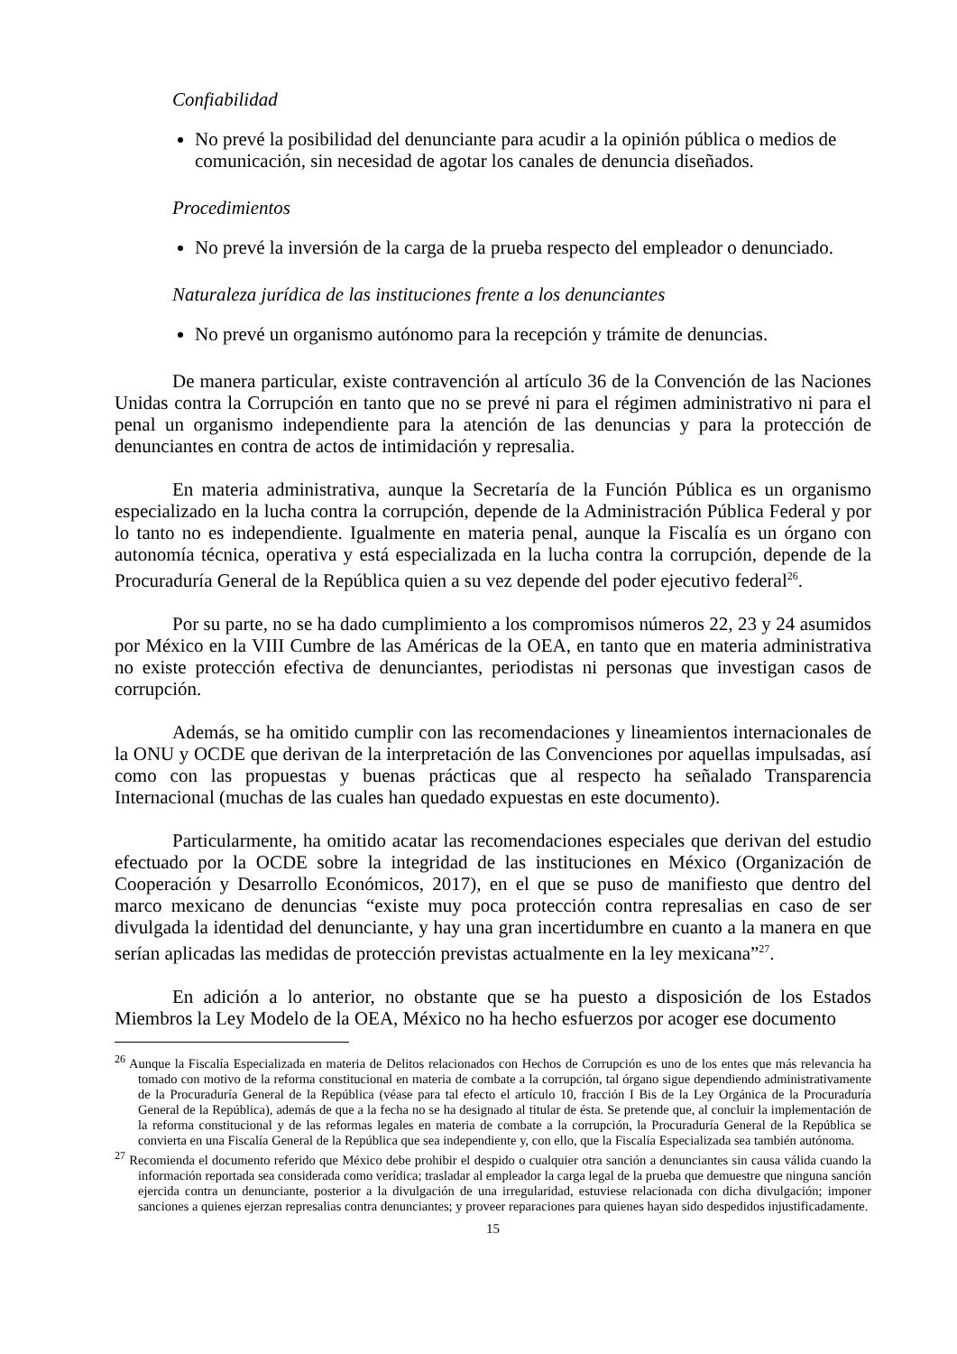Confiabilidad
No prevé la posibilidad del denunciante para acudir a la opinión pública o medios de comunicación, sin necesidad de agotar los canales de denuncia diseñados.
Procedimientos
No prevé la inversión de la carga de la prueba respecto del empleador o denunciado.
Naturaleza jurídica de las instituciones frente a los denunciantes
No prevé un organismo autónomo para la recepción y trámite de denuncias.
De manera particular, existe contravención al artículo 36 de la Convención de las Naciones Unidas contra la Corrupción en tanto que no se prevé ni para el régimen administrativo ni para el penal un organismo independiente para la atención de las denuncias y para la protección de denunciantes en contra de actos de intimidación y represalia.
En materia administrativa, aunque la Secretaría de la Función Pública es un organismo especializado en la lucha contra la corrupción, depende de la Administración Pública Federal y por lo tanto no es independiente. Igualmente en materia penal, aunque la Fiscalía es un órgano con autonomía técnica, operativa y está especializada en la lucha contra la corrupción, depende de la Procuraduría General de la República quien a su vez depende del poder ejecutivo federal<sup>26</sup>.
Por su parte, no se ha dado cumplimiento a los compromisos números 22, 23 y 24 asumidos por México en la VIII Cumbre de las Américas de la OEA, en tanto que en materia administrativa no existe protección efectiva de denunciantes, periodistas ni personas que investigan casos de corrupción.
Además, se ha omitido cumplir con las recomendaciones y lineamientos internacionales de la ONU y OCDE que derivan de la interpretación de las Convenciones por aquellas impulsadas, así como con las propuestas y buenas prácticas que al respecto ha señalado Transparencia Internacional (muchas de las cuales han quedado expuestas en este documento).
Particularmente, ha omitido acatar las recomendaciones especiales que derivan del estudio efectuado por la OCDE sobre la integridad de las instituciones en México (Organización de Cooperación y Desarrollo Económicos, 2017), en el que se puso de manifiesto que dentro del marco mexicano de denuncias “existe muy poca protección contra represalias en caso de ser divulgada la identidad del denunciante, y hay una gran incertidumbre en cuanto a la manera en que serían aplicadas las medidas de protección previstas actualmente en la ley mexicana”<sup>27</sup>.
En adición a lo anterior, no obstante que se ha puesto a disposición de los Estados Miembros la Ley Modelo de la OEA, México no ha hecho esfuerzos por acoger ese documento
<sup>26</sup> Aunque la Fiscalía Especializada en materia de Delitos relacionados con Hechos de Corrupción es uno de los entes que más relevancia ha tomado con motivo de la reforma constitucional en materia de combate a la corrupción, tal órgano sigue dependiendo administrativamente de la Procuraduría General de la República (véase para tal efecto el artículo 10, fracción I Bis de la Ley Orgánica de la Procuraduría General de la República), además de que a la fecha no se ha designado al titular de ésta. Se pretende que, al concluir la implementación de la reforma constitucional y de las reformas legales en materia de combate a la corrupción, la Procuraduría General de la República se convierta en una Fiscalía General de la República que sea independiente y, con ello, que la Fiscalía Especializada sea también autónoma.
<sup>27</sup> Recomienda el documento referido que México debe prohibir el despido o cualquier otra sanción a denunciantes sin causa válida cuando la información reportada sea considerada como verídica; trasladar al empleador la carga legal de la prueba que demuestre que ninguna sanción ejercida contra un denunciante, posterior a la divulgación de una irregularidad, estuviese relacionada con dicha divulgación; imponer sanciones a quienes ejerzan represalias contra denunciantes; y proveer reparaciones para quienes hayan sido despedidos injustificadamente.
15